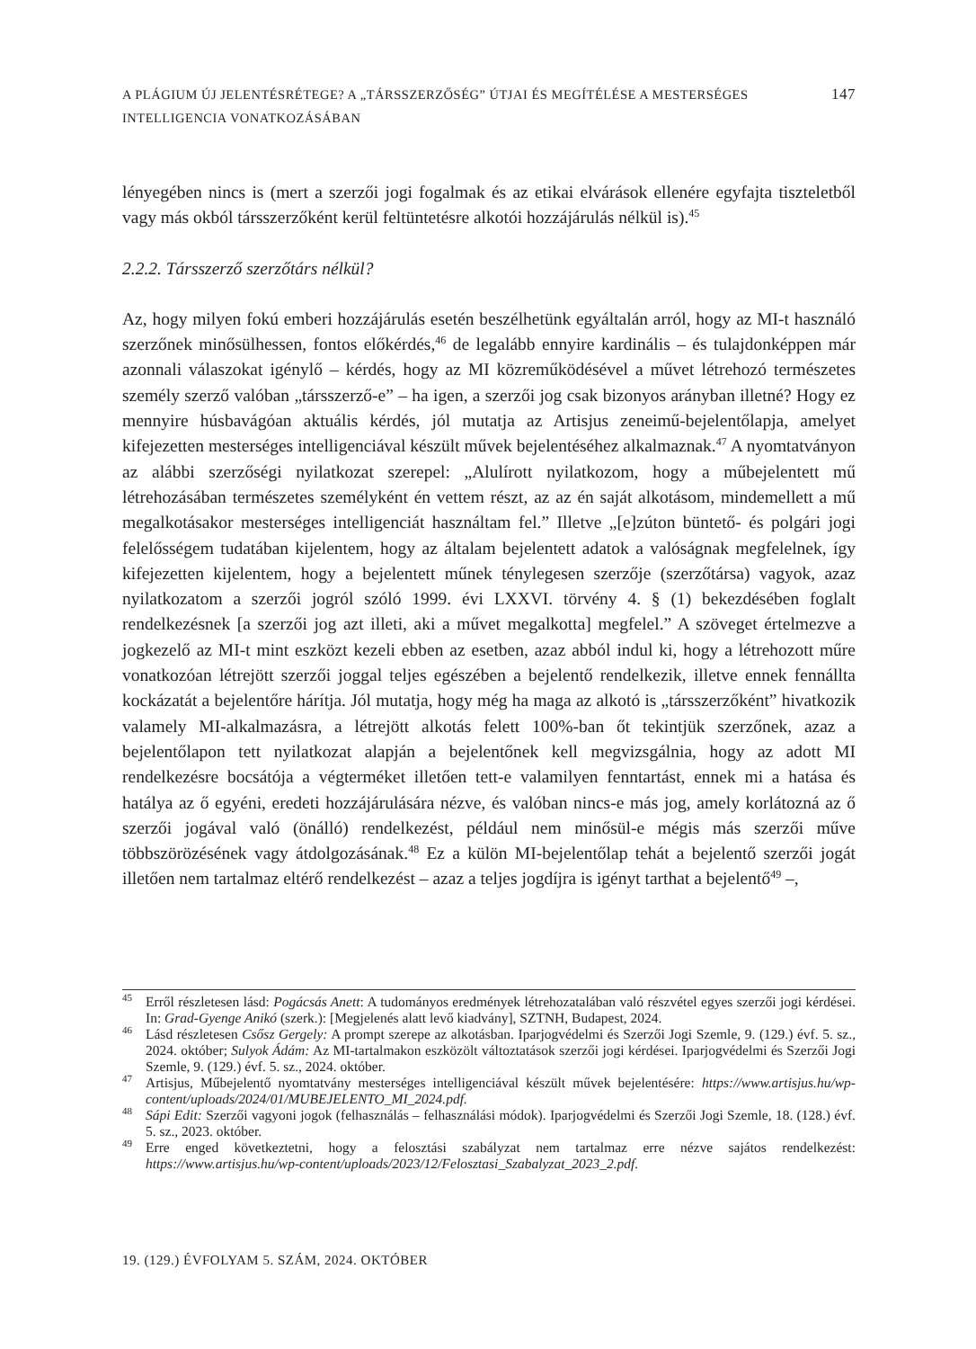147 A PLÁGIUM ÚJ JELENTÉSRÉTEGE? A „TÁRSSZERZŐSÉG” ÚTJAI ÉS MEGÍTÉLÉSE A MESTERSÉGES
INTELLIGENCIA VONATKOZÁSÁBAN
lényegében nincs is (mert a szerzői jogi fogalmak és az etikai elvárások ellenére egyfajta tiszteletből vagy más okból társszerzőként kerül feltüntetésre alkotói hozzájárulás nélkül is).<sup>45</sup>
2.2.2. Társszerző szerzőtárs nélkül?
Az, hogy milyen fokú emberi hozzájárulás esetén beszélhetünk egyáltalán arról, hogy az MI-t használó szerzőnek minősülhessen, fontos előkérdés,<sup>46</sup> de legalább ennyire kardinális – és tulajdonképpen már azonnali válaszokat igénylő – kérdés, hogy az MI közreműködésével a művet létrehozó természetes személy szerző valóban „társszerző-e” – ha igen, a szerzői jog csak bizonyos arányban illetné? Hogy ez mennyire húsbavágóan aktuális kérdés, jól mutatja az Artisjus zeneimű-bejelentőlapja, amelyet kifejezetten mesterséges intelligenciával készült művek bejelentéséhez alkalmaznak.<sup>47</sup> A nyomtatványon az alábbi szerzőségi nyilatkozat szerepel: „Alulírott nyilatkozom, hogy a műbejelentett mű létrehozásában természetes személyként én vettem részt, az az én saját alkotásom, mindemellett a mű megalkotásakor mesterséges intelligenciát használtam fel.” Illetve „[e]zúton büntető- és polgári jogi felelősségem tudatában kijelentem, hogy az általam bejelentett adatok a valóságnak megfelelnek, így kifejezetten kijelentem, hogy a bejelentett műnek ténylegesen szerzője (szerzőtársa) vagyok, azaz nyilatkozatom a szerzői jogról szóló 1999. évi LXXVI. törvény 4. § (1) bekezdésében foglalt rendelkezésnek [a szerzői jog azt illeti, aki a művet megalkotta] megfelel.” A szöveget értelmezve a jogkezelő az MI-t mint eszközt kezeli ebben az esetben, azaz abból indul ki, hogy a létrehozott műre vonatkozóan létrejött szerzői joggal teljes egészében a bejelentő rendelkezik, illetve ennek fennállta kockázatát a bejelentőre hárítja. Jól mutatja, hogy még ha maga az alkotó is „társszerzőként” hivatkozik valamely MI-alkalmazásra, a létrejött alkotás felett 100%-ban őt tekintjük szerzőnek, azaz a bejelentőlapon tett nyilatkozat alapján a bejelentőnek kell megvizsgálnia, hogy az adott MI rendelkezésre bocsátója a végterméket illetően tett-e valamilyen fenntartást, ennek mi a hatása és hatálya az ő egyéni, eredeti hozzájárulására nézve, és valóban nincs-e más jog, amely korlátozná az ő szerzői jogával való (önálló) rendelkezést, például nem minősül-e mégis más szerzői műve többszörözésének vagy átdolgozásának.<sup>48</sup> Ez a külön MI-bejelentőlap tehát a bejelentő szerzői jogát illetően nem tartalmaz eltérő rendelkezést – azaz a teljes jogdíjra is igényt tarthat a bejelentő<sup>49</sup> –,
<sup>45</sup> Erről részletesen lásd: Pogácsás Anett: A tudományos eredmények létrehozatalában való részvétel egyes szerzői jogi kérdései. In: Grad-Gyenge Anikó (szerk.): [Megjelenés alatt levő kiadvány], SZTNH, Budapest, 2024.
<sup>46</sup> Lásd részletesen Csősz Gergely: A prompt szerepe az alkotásban. Iparjogvédelmi és Szerzői Jogi Szemle, 9. (129.) évf. 5. sz., 2024. október; Sulyok Ádám: Az MI-tartalmakon eszközölt változtatások szerzői jogi kérdései. Iparjogvédelmi és Szerzői Jogi Szemle, 9. (129.) évf. 5. sz., 2024. október.
<sup>47</sup> Artisjus, Műbejelentő nyomtatvány mesterséges intelligenciával készült művek bejelentésére: https://www.artisjus.hu/wp-content/uploads/2024/01/MUBEJELENTO_MI_2024.pdf.
<sup>48</sup>Sápi Edit: Szerzői vagyoni jogok (felhasználás – felhasználási módok). Iparjogvédelmi és Szerzői Jogi Szemle, 18. (128.) évf. 5. sz., 2023. október.
<sup>49</sup> Erre enged következtetni, hogy a felosztási szabályzat nem tartalmaz erre nézve sajátos rendelkezést: https://www.artisjus.hu/wp-content/uploads/2023/12/Felosztasi_Szabalyzat_2023_2.pdf.
19. (129.) ÉVFOLYAM 5. SZÁM, 2024. OKTÓBER